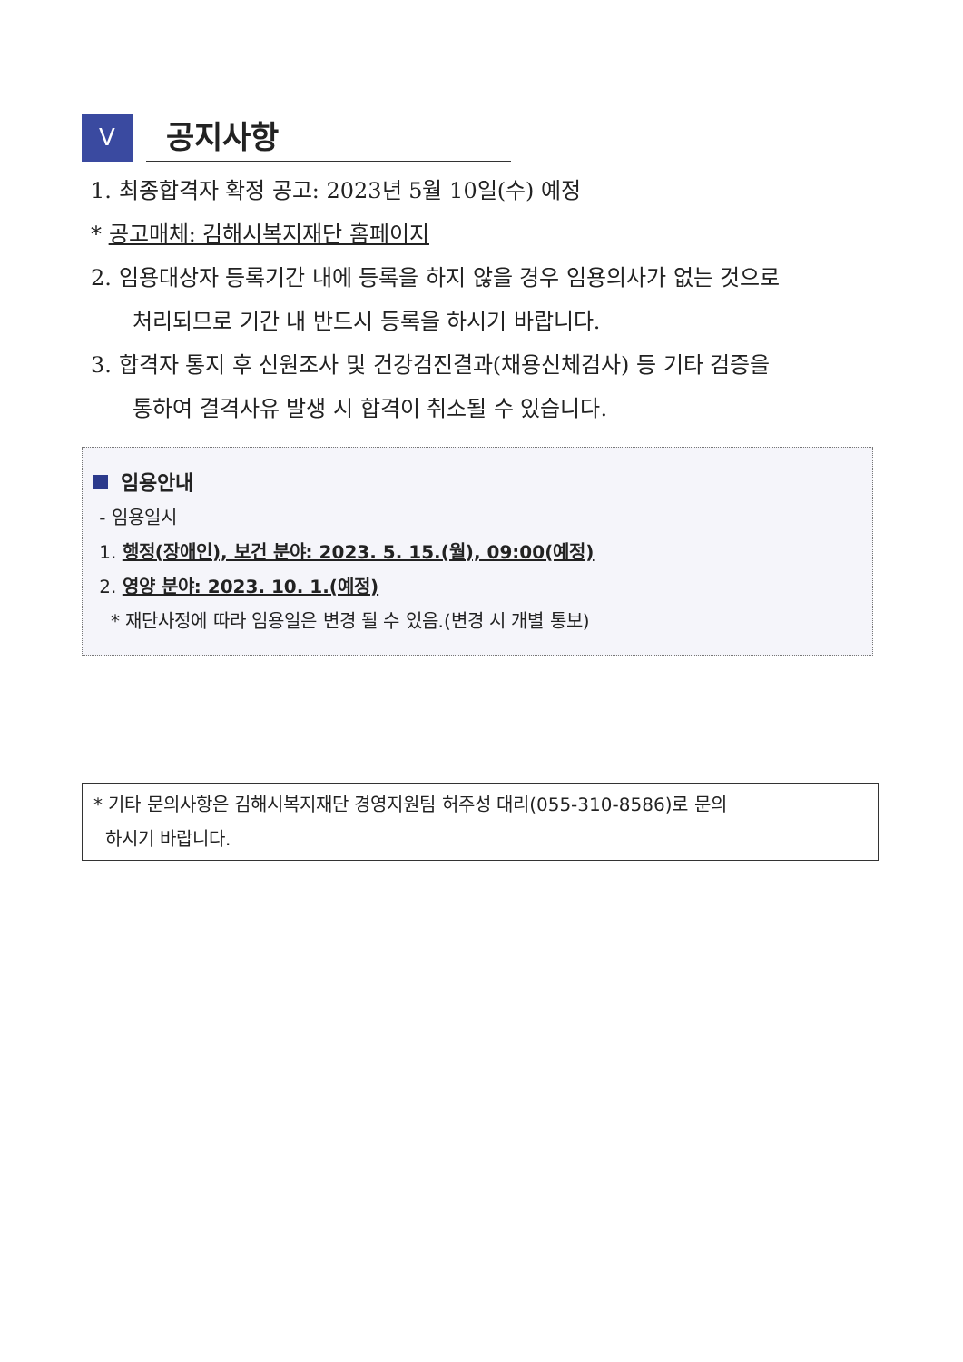V
공지사항
1. 최종합격자 확정 공고: 2023년 5월 10일(수) 예정
* 공고매체: 김해시복지재단 홈페이지
2. 임용대상자 등록기간 내에 등록을 하지 않을 경우 임용의사가 없는 것으로
처리되므로 기간 내 반드시 등록을 하시기 바랍니다.
3. 합격자 통지 후 신원조사 및 건강검진결과(채용신체검사) 등 기타 검증을
통하여 결격사유 발생 시 합격이 취소될 수 있습니다.
임용안내
- 임용일시
1. 행정(장애인), 보건 분야: 2023. 5. 15.(월), 09:00(예정)
2. 영양 분야: 2023. 10. 1.(예정)
* 재단사정에 따라 임용일은 변경 될 수 있음.(변경 시 개별 통보)
* 기타 문의사항은 김해시복지재단 경영지원팀 허주성 대리(055-310-8586)로 문의
하시기 바랍니다.